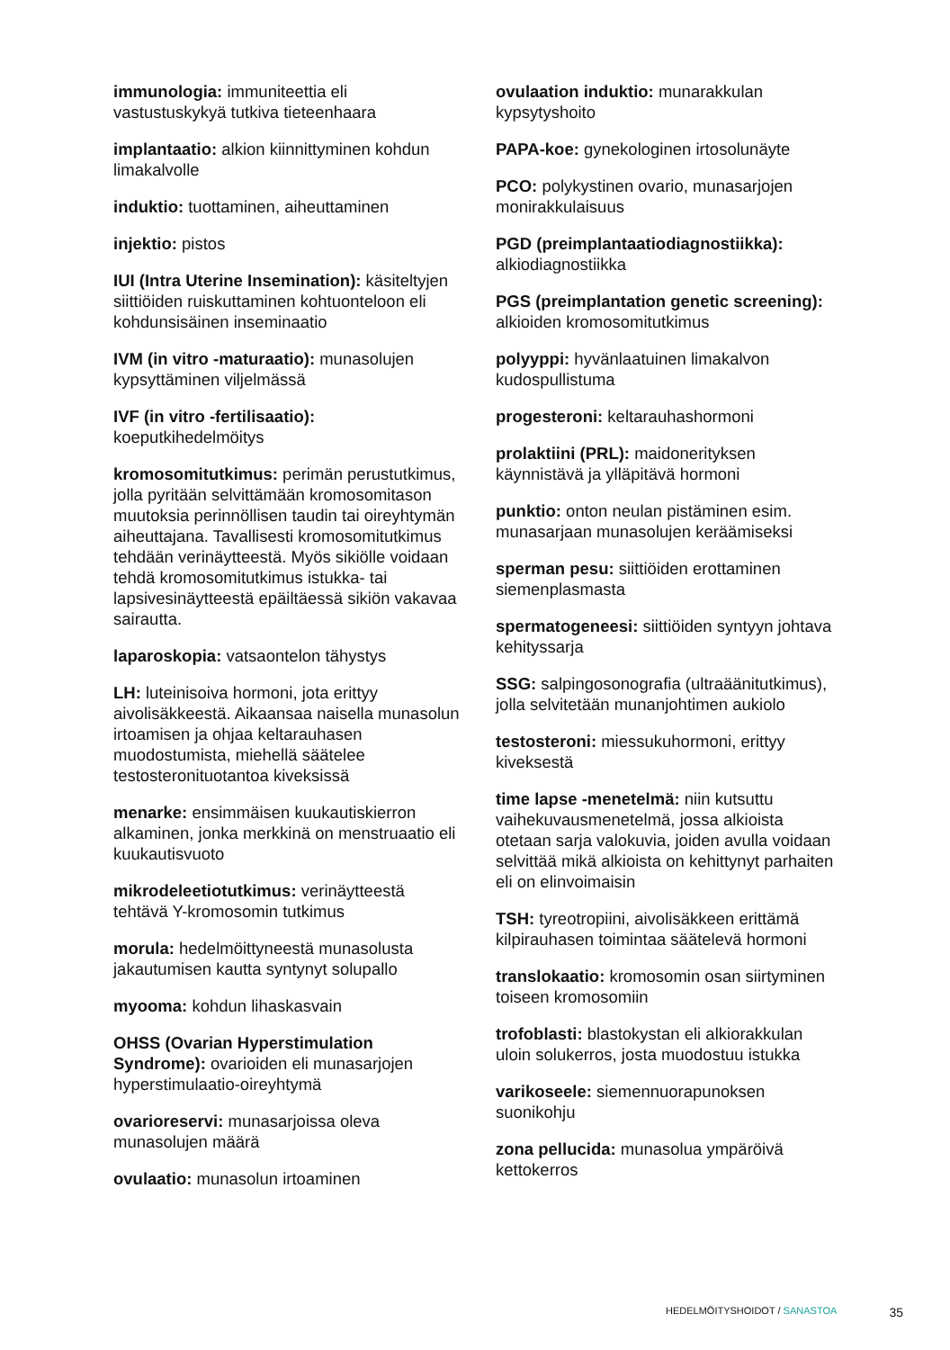immunologia: immuniteettia eli vastustuskykyä tutkiva tieteenhaara
implantaatio: alkion kiinnittyminen kohdun limakalvolle
induktio: tuottaminen, aiheuttaminen
injektio: pistos
IUI (Intra Uterine Insemination): käsiteltyjen siittiöiden ruiskuttaminen kohtuonteloon eli kohdunsisäinen inseminaatio
IVM (in vitro -maturaatio): munasolujen kypsyttäminen viljelmässä
IVF (in vitro -fertilisaatio): koeputkihedelmöitys
kromosomitutkimus: perimän perustutkimus, jolla pyritään selvittämään kromosomitason muutoksia perinnöllisen taudin tai oireyhtymän aiheuttajana. Tavallisesti kromosomitutkimus tehdään verinäytteestä. Myös sikiölle voidaan tehdä kromosomitutkimus istukka- tai lapsivesinäytteestä epäiltäessä sikiön vakavaa sairautta.
laparoskopia: vatsaontelon tähystys
LH: luteinisoiva hormoni, jota erittyy aivolisäkkeestä. Aikaansaa naisella munasolun irtoamisen ja ohjaa keltarauhasen muodostumista, miehellä säätelee testosteronituotantoa kiveksissä
menarke: ensimmäisen kuukautiskierron alkaminen, jonka merkkinä on menstruaatio eli kuukautisvuoto
mikrodeleetiotutkimus: verinäytteestä tehtävä Y-kromosomin tutkimus
morula: hedelmöittyneestä munasolusta jakautumisen kautta syntynyt solupallo
myooma: kohdun lihaskasvain
OHSS (Ovarian Hyperstimulation Syndrome): ovarioiden eli munasarjojen hyperstimulaatio-oireyhtymä
ovarioreservi: munasarjoissa oleva munasolujen määrä
ovulaatio: munasolun irtoaminen
ovulaation induktio: munarakkulan kypsytyshoito
PAPA-koe: gynekologinen irtosolunäyte
PCO: polykystinen ovario, munasarjojen monirakkulaisuus
PGD (preimplantaatiodiagnostiikka): alkiodiagnostiikka
PGS (preimplantation genetic screening): alkioiden kromosomitutkimus
polyyppi: hyvänlaatuinen limakalvon kudospullistuma
progesteroni: keltarauhashormoni
prolaktiini (PRL): maidonerityksen käynnistävä ja ylläpitävä hormoni
punktio: onton neulan pistäminen esim. munasarjaan munasolujen keräämiseksi
sperman pesu: siittiöiden erottaminen siemenplasmasta
spermatogeneesi: siittiöiden syntyyn johtava kehityssarja
SSG: salpingosonografia (ultraäänitutkimus), jolla selvitetään munanjohtimen aukiolo
testosteroni: miessukuhormoni, erittyy kiveksestä
time lapse -menetelmä: niin kutsuttu vaihekuvausmenetelmä, jossa alkioista otetaan sarja valokuvia, joiden avulla voidaan selvittää mikä alkioista on kehittynyt parhaiten eli on elinvoimaisin
TSH: tyreotropiini, aivolisäkkeen erittämä kilpirauhasen toimintaa säätelevä hormoni
translokaatio: kromosomin osan siirtyminen toiseen kromosomiin
trofoblasti: blastokystan eli alkiorakkulan uloin solukerros, josta muodostuu istukka
varikoseele: siemennuorapunoksen suonikohju
zona pellucida: munasolua ympäröivä kettokerros
HEDELMÖITYSHOIDOT / SANASTOA 35